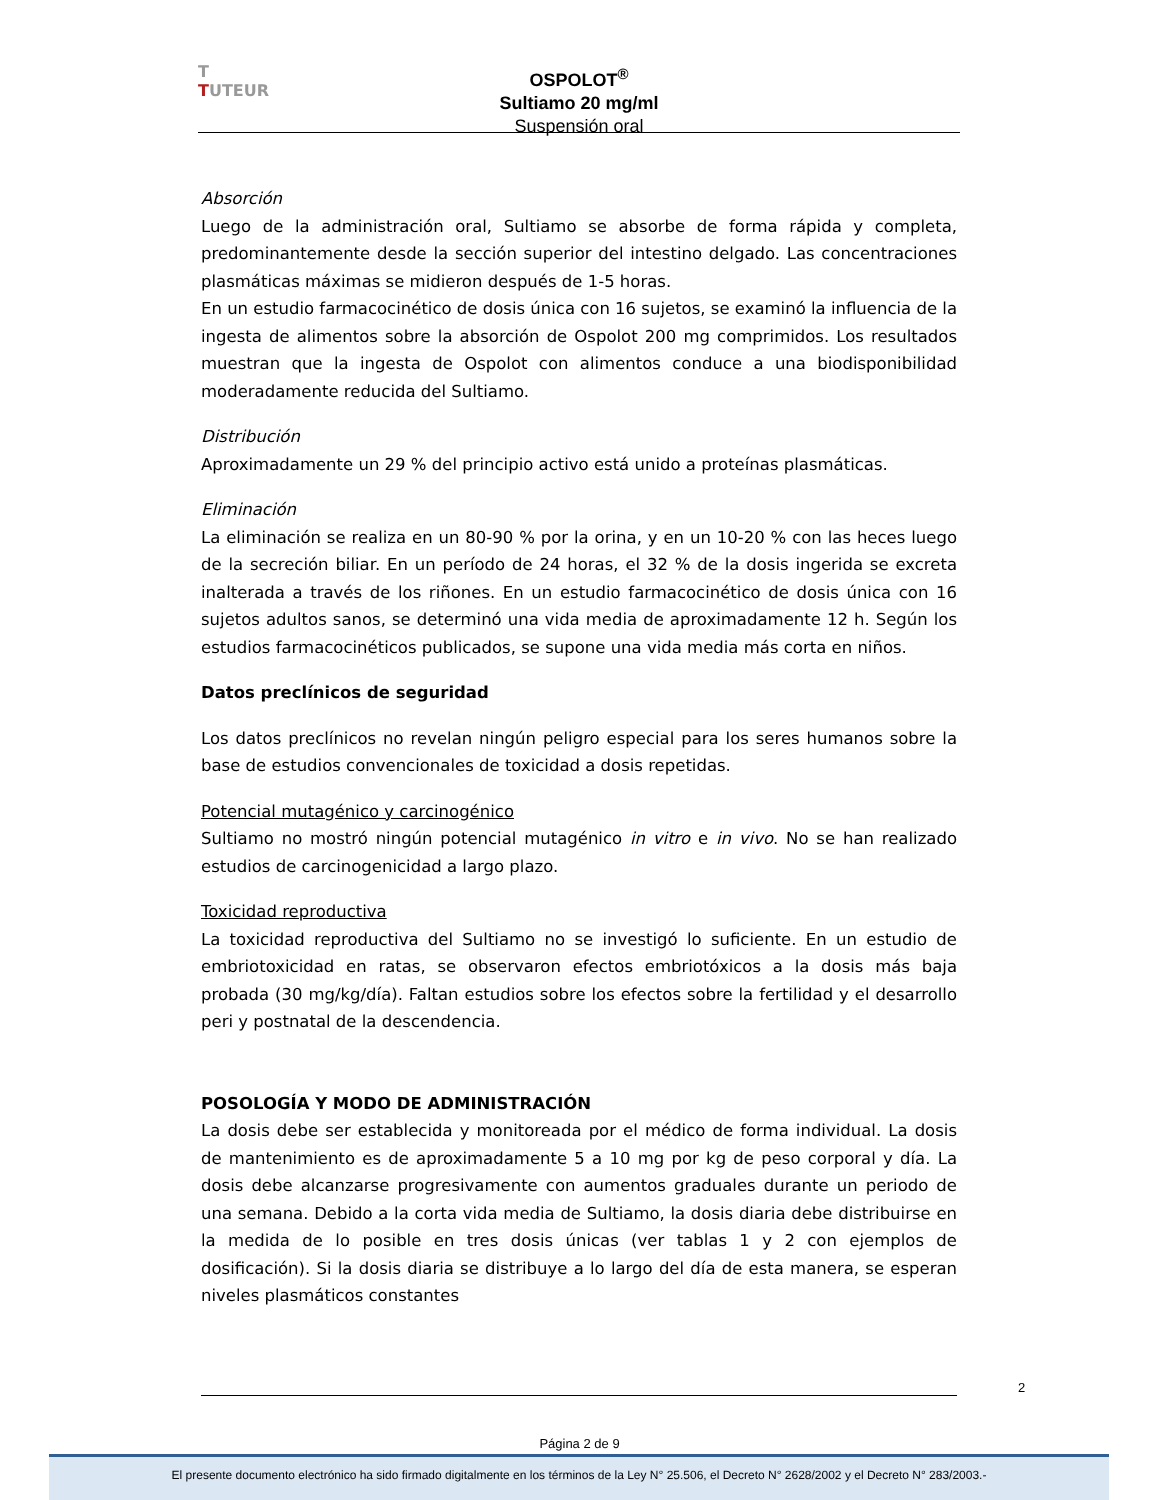T
TUTEUR
OSPOLOT<sup>®</sup>
Sultiamo 20 mg/ml
Suspensión oral
Absorción
Luego de la administración oral, Sultiamo se absorbe de forma rápida y completa, predominantemente desde la sección superior del intestino delgado. Las concentraciones plasmáticas máximas se midieron después de 1-5 horas.
En un estudio farmacocinético de dosis única con 16 sujetos, se examinó la influencia de la ingesta de alimentos sobre la absorción de Ospolot 200 mg comprimidos. Los resultados muestran que la ingesta de Ospolot con alimentos conduce a una biodisponibilidad moderadamente reducida del Sultiamo.
Distribución
Aproximadamente un 29 % del principio activo está unido a proteínas plasmáticas.
Eliminación
La eliminación se realiza en un 80-90 % por la orina, y en un 10-20 % con las heces luego de la secreción biliar. En un período de 24 horas, el 32 % de la dosis ingerida se excreta inalterada a través de los riñones. En un estudio farmacocinético de dosis única con 16 sujetos adultos sanos, se determinó una vida media de aproximadamente 12 h. Según los estudios farmacocinéticos publicados, se supone una vida media más corta en niños.
Datos preclínicos de seguridad
Los datos preclínicos no revelan ningún peligro especial para los seres humanos sobre la base de estudios convencionales de toxicidad a dosis repetidas.
Potencial mutagénico y carcinogénico
Sultiamo no mostró ningún potencial mutagénico in vitro e in vivo. No se han realizado estudios de carcinogenicidad a largo plazo.
Toxicidad reproductiva
La toxicidad reproductiva del Sultiamo no se investigó lo suficiente. En un estudio de embriotoxicidad en ratas, se observaron efectos embriotóxicos a la dosis más baja probada (30 mg/kg/día). Faltan estudios sobre los efectos sobre la fertilidad y el desarrollo peri y postnatal de la descendencia.
POSOLOGÍA Y MODO DE ADMINISTRACIÓN
La dosis debe ser establecida y monitoreada por el médico de forma individual. La dosis de mantenimiento es de aproximadamente 5 a 10 mg por kg de peso corporal y día. La dosis debe alcanzarse progresivamente con aumentos graduales durante un periodo de una semana. Debido a la corta vida media de Sultiamo, la dosis diaria debe distribuirse en la medida de lo posible en tres dosis únicas (ver tablas 1 y 2 con ejemplos de dosificación). Si la dosis diaria se distribuye a lo largo del día de esta manera, se esperan niveles plasmáticos constantes
2
Página 2 de 9
El presente documento electrónico ha sido firmado digitalmente en los términos de la Ley N° 25.506, el Decreto N° 2628/2002 y el Decreto N° 283/2003.-